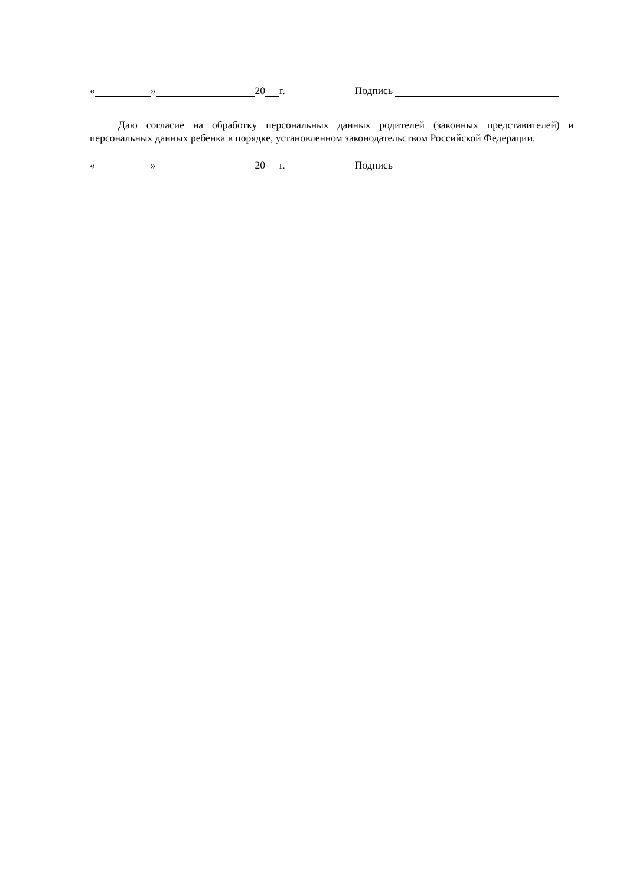« » 20 г. Подпись
Даю согласие на обработку персональных данных родителей (законных представителей) и персональных данных ребенка в порядке, установленном законодательством Российской Федерации.
« » 20 г. Подпись